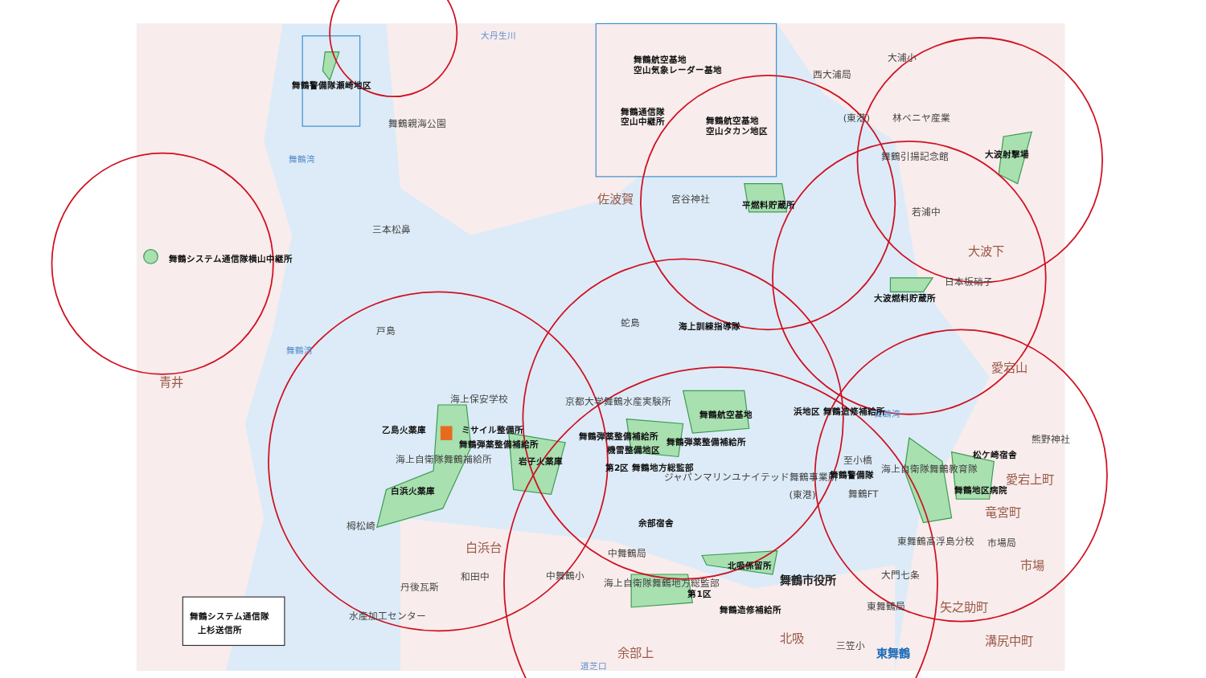舞鶴警備隊瀬崎地区
大丹生川
舞鶴親海公園
舞鶴湾
舞鶴航空基地
空山気象レーダー基地
舞鶴通信隊
空山中継所
舞鶴航空基地
空山タカン地区
西大浦局
大浦小
(東港)
林ベニヤ産業
舞鶴引揚記念館
大波射撃場
佐波賀
宮谷神社
平燃料貯蔵所
若浦中
三本松鼻
舞鶴システム通信隊横山中継所
大波下
日本板硝子
大波燃料貯蔵所
蛇島
海上訓練指導隊
戸島
舞鶴湾
愛宕山
青井
海上保安学校
京都大学舞鶴水産実験所
舞鶴航空基地
舞鶴湾
乙島火薬庫
ミサイル整備所
舞鶴弾薬整備補給所
舞鶴弾薬整備補給所
舞鶴弾薬整備補給所
機雷整備地区
浜地区 舞鶴造修補給所
至小橋
海上自衛隊舞鶴補給所
岩子火薬庫
熊野神社
松ケ崎宿舎
海上自衛隊舞鶴教育隊
ジャパンマリンユナイテッド舞鶴事業所
第2区 舞鶴地方総監部
愛宕上町
白浜火薬庫
舞鶴地区病院
(東港)
舞鶴FT
舞鶴警備隊
竜宮町
栂松崎
余部宿舎
東舞鶴高浮島分校
市場局
白浜台
中舞鶴局
北吸係留所
市場
大門七条
和田中
中舞鶴小
舞鶴市役所
丹後瓦斯
海上自衛隊舞鶴地方総監部
第1区
東舞鶴局
矢之助町
舞鶴造修補給所
水産加工センター
北吸
三笠小
溝尻中町
余部上
東舞鶴
道芝口
舞鶴システム通信隊
上杉送信所